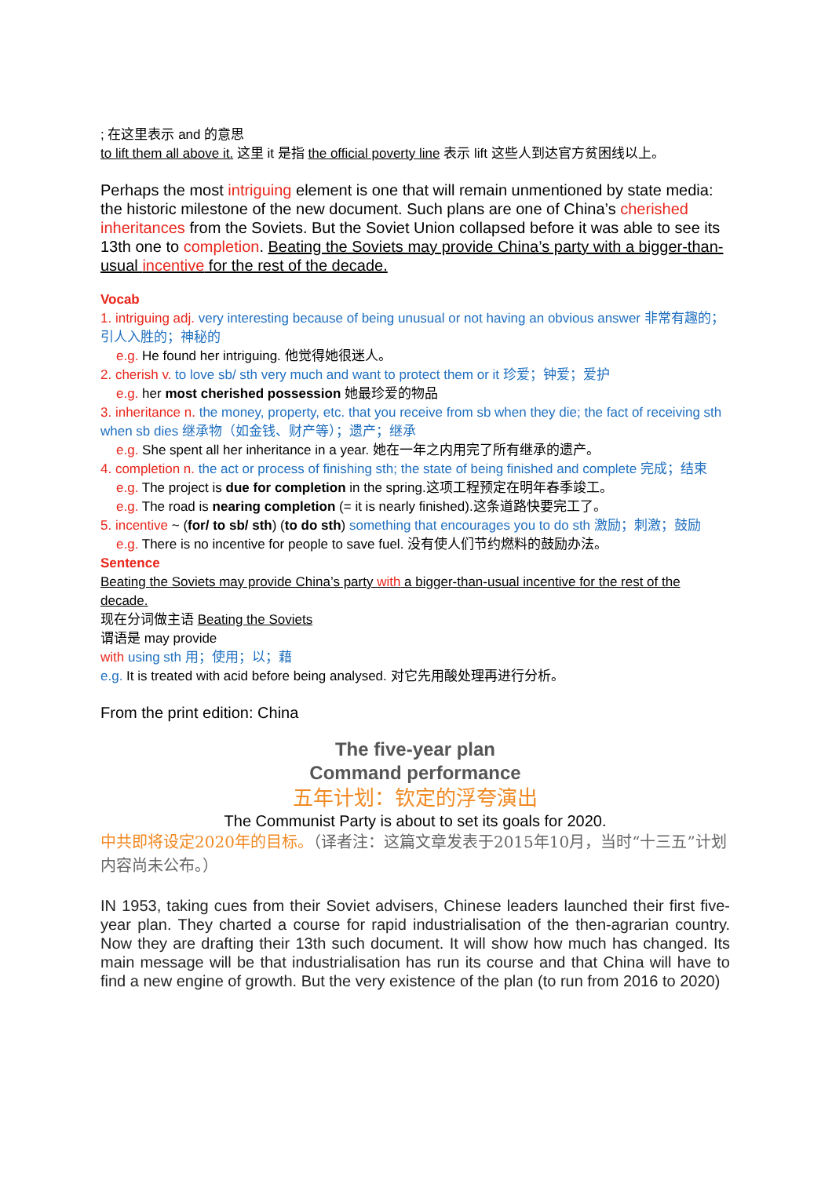; 在这里表示 and 的意思
to lift them all above it. 这里 it 是指 the official poverty line 表示 lift 这些人到达官方贫困线以上。
Perhaps the most intriguing element is one that will remain unmentioned by state media: the historic milestone of the new document. Such plans are one of China’s cherished inheritances from the Soviets. But the Soviet Union collapsed before it was able to see its 13th one to completion. Beating the Soviets may provide China’s party with a bigger-than-usual incentive for the rest of the decade.
Vocab
1. intriguing adj. very interesting because of being unusual or not having an obvious answer 非常有趣的；引人入胜的；神秘的
e.g. He found her intriguing. 他觉得她很迷人。
2. cherish v. to love sb/ sth very much and want to protect them or it 珍爱；钟爱；爱护
e.g. her most cherished possession 她最珍爱的物品
3. inheritance n. the money, property, etc. that you receive from sb when they die; the fact of receiving sth when sb dies 继承物（如金钱、财产等）；遗产；继承
e.g. She spent all her inheritance in a year. 她在一年之内用完了所有继承的遗产。
4. completion n. the act or process of finishing sth; the state of being finished and complete 完成；结束
e.g. The project is due for completion in the spring.这项工程预定在明年春季竣工。
e.g. The road is nearing completion (= it is nearly finished).这条道路快要完工了。
5. incentive ~ (for/ to sb/ sth) (to do sth) something that encourages you to do sth 激励；刺激；鼓励
e.g. There is no incentive for people to save fuel. 没有使人们节约燃料的鼓励办法。
Sentence
Beating the Soviets may provide China’s party with a bigger-than-usual incentive for the rest of the decade.
现在分词做主语 Beating the Soviets
谓语是 may provide
with using sth 用；使用；以；藉
e.g. It is treated with acid before being analysed. 对它先用酸处理再进行分析。
From the print edition: China
The five-year plan
Command performance
五年计划：钦定的浮夸演出
The Communist Party is about to set its goals for 2020.
中共即将设定2020年的目标。（译者注：这篇文章发表于2015年10月，当时“十三五”计划内容尚未公布。）
IN 1953, taking cues from their Soviet advisers, Chinese leaders launched their first five-year plan. They charted a course for rapid industrialisation of the then-agrarian country. Now they are drafting their 13th such document. It will show how much has changed. Its main message will be that industrialisation has run its course and that China will have to find a new engine of growth. But the very existence of the plan (to run from 2016 to 2020)